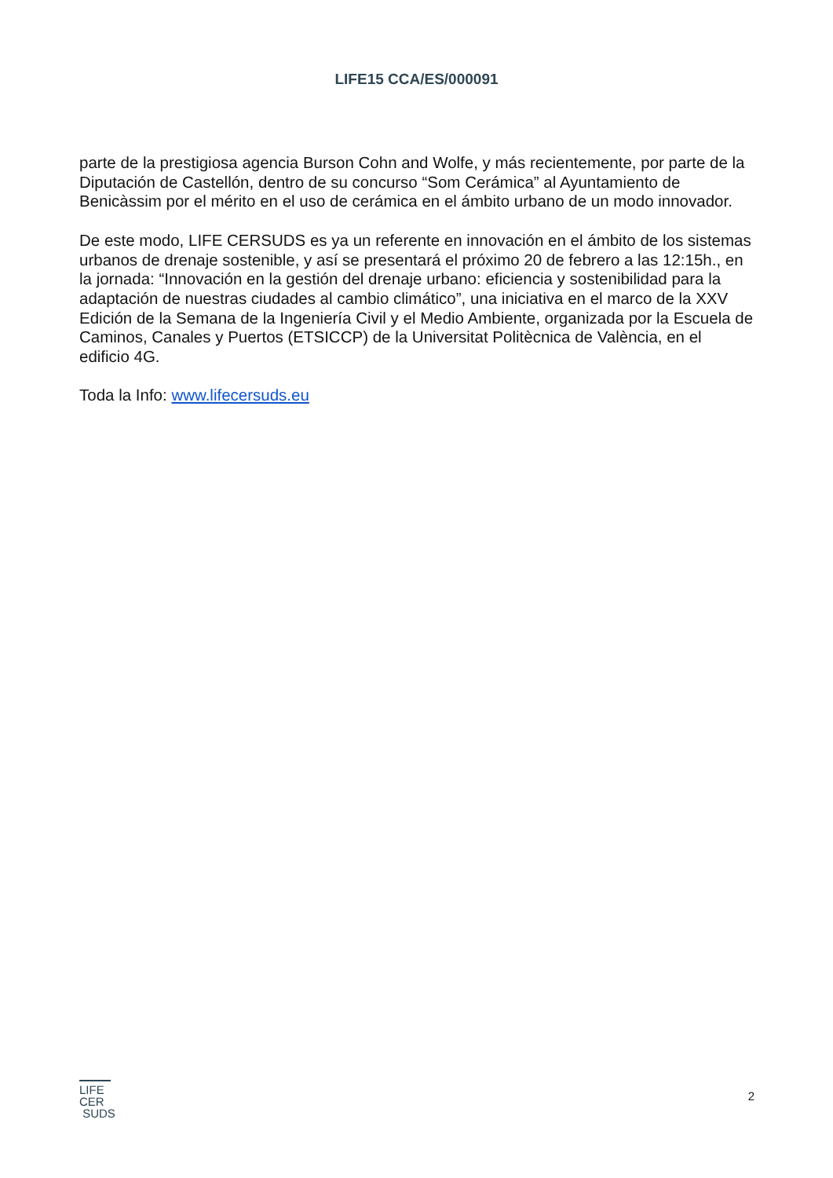LIFE15 CCA/ES/000091
parte de la prestigiosa agencia Burson Cohn and Wolfe, y más recientemente, por parte de la Diputación de Castellón, dentro de su concurso “Som Cerámica” al Ayuntamiento de Benicàssim por el mérito en el uso de cerámica en el ámbito urbano de un modo innovador.
De este modo, LIFE CERSUDS es ya un referente en innovación en el ámbito de los sistemas urbanos de drenaje sostenible, y así se presentará el próximo 20 de febrero a las 12:15h., en la jornada: “Innovación en la gestión del drenaje urbano: eficiencia y sostenibilidad para la adaptación de nuestras ciudades al cambio climático”, una iniciativa en el marco de la XXV Edición de la Semana de la Ingeniería Civil y el Medio Ambiente, organizada por la Escuela de Caminos, Canales y Puertos (ETSICCP) de la Universitat Politècnica de València, en el edificio 4G.
Toda la Info: www.lifecersuds.eu
LIFE
CER
SUDS
2